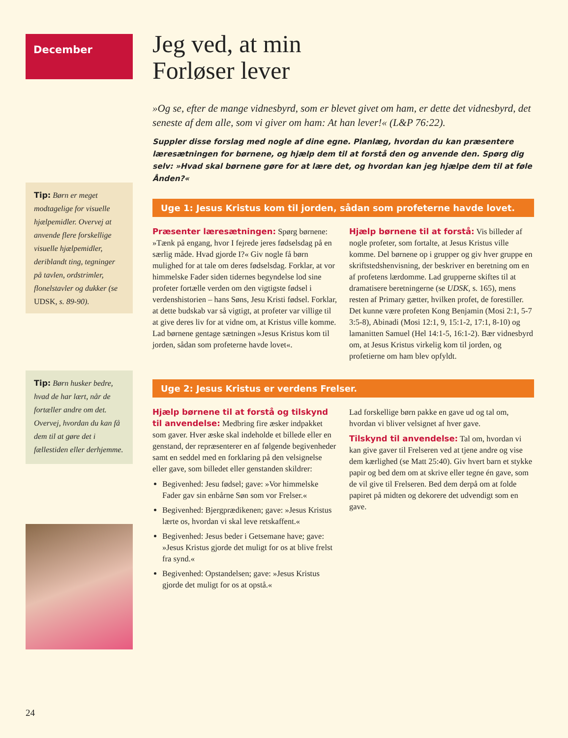December
Tip: Børn er meget modtagelige for visuelle hjælpemidler. Overvej at anvende flere forskellige visuelle hjælpemidler, deriblandt ting, tegninger på tavlen, ordstrimler, flonelstavler og dukker (se UDSK, s. 89-90).
Tip: Børn husker bedre, hvad de har lært, når de fortæller andre om det. Overvej, hvordan du kan få dem til at gøre det i fællestiden eller derhjemme.
Jeg ved, at min
Forløser lever
»Og se, efter de mange vidnesbyrd, som er blevet givet om ham, er dette det vidnesbyrd, det seneste af dem alle, som vi giver om ham: At han lever!« (L&P 76:22).
Suppler disse forslag med nogle af dine egne. Planlæg, hvordan du kan præsentere læresætningen for børnene, og hjælp dem til at forstå den og anvende den. Spørg dig selv: »Hvad skal børnene gøre for at lære det, og hvordan kan jeg hjælpe dem til at føle Ånden?«
Uge 1: Jesus Kristus kom til jorden, sådan som profeterne havde lovet.
Præsenter læresætningen: Spørg børnene: »Tænk på engang, hvor I fejrede jeres fødselsdag på en særlig måde. Hvad gjorde I?« Giv nogle få børn mulighed for at tale om deres fødselsdag. Forklar, at vor himmelske Fader siden tidernes begyndelse lod sine profeter fortælle verden om den vigtigste fødsel i verdenshistorien – hans Søns, Jesu Kristi fødsel. Forklar, at dette budskab var så vigtigt, at profeter var villige til at give deres liv for at vidne om, at Kristus ville komme. Lad børnene gentage sætningen »Jesus Kristus kom til jorden, sådan som profeterne havde lovet«.
Hjælp børnene til at forstå: Vis billeder af nogle profeter, som fortalte, at Jesus Kristus ville komme. Del børnene op i grupper og giv hver gruppe en skriftstedshenvisning, der beskriver en beretning om en af profetens lærdomme. Lad grupperne skiftes til at dramatisere beretningerne (se UDSK, s. 165), mens resten af Primary gætter, hvilken profet, de forestiller. Det kunne være profeten Kong Benjamin (Mosi 2:1, 5-7 3:5-8), Abinadi (Mosi 12:1, 9, 15:1-2, 17:1, 8-10) og lamanitten Samuel (Hel 14:1-5, 16:1-2). Bær vidnesbyrd om, at Jesus Kristus virkelig kom til jorden, og profetierne om ham blev opfyldt.
Uge 2: Jesus Kristus er verdens Frelser.
Hjælp børnene til at forstå og tilskynd til anvendelse: Medbring fire æsker indpakket som gaver. Hver æske skal indeholde et billede eller en genstand, der repræsenterer en af følgende begivenheder samt en seddel med en forklaring på den velsignelse eller gave, som billedet eller genstanden skildrer:
Begivenhed: Jesu fødsel; gave: »Vor himmelske Fader gav sin enbårne Søn som vor Frelser.«
Begivenhed: Bjergprædikenen; gave: »Jesus Kristus lærte os, hvordan vi skal leve retskaffent.«
Begivenhed: Jesus beder i Getsemane have; gave: »Jesus Kristus gjorde det muligt for os at blive frelst fra synd.«
Begivenhed: Opstandelsen; gave: »Jesus Kristus gjorde det muligt for os at opstå.«
Lad forskellige børn pakke en gave ud og tal om, hvordan vi bliver velsignet af hver gave.
Tilskynd til anvendelse: Tal om, hvordan vi kan give gaver til Frelseren ved at tjene andre og vise dem kærlighed (se Matt 25:40). Giv hvert barn et stykke papir og bed dem om at skrive eller tegne én gave, som de vil give til Frelseren. Bed dem derpå om at folde papiret på midten og dekorere det udvendigt som en gave.
24